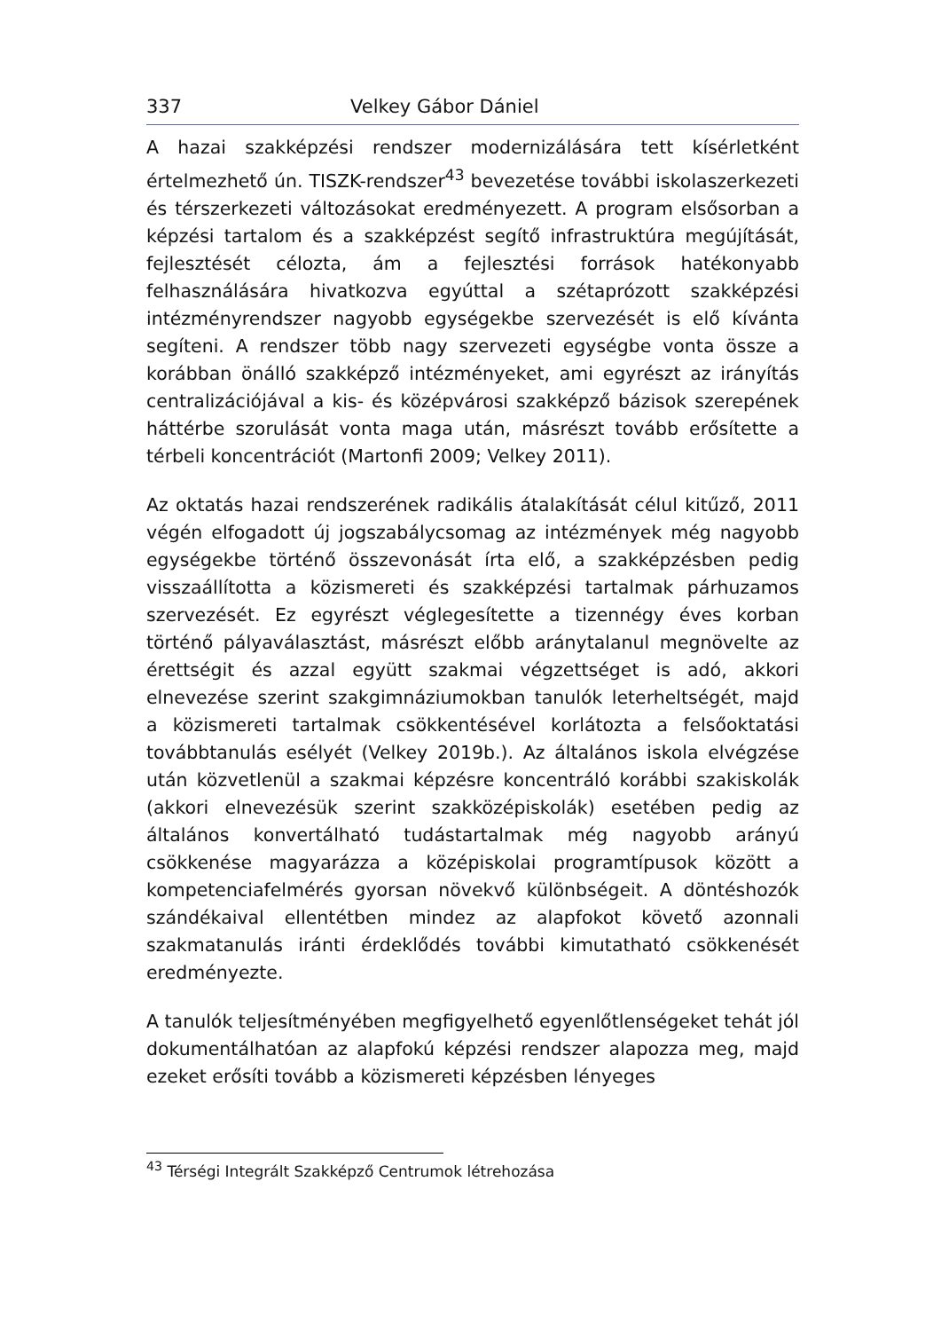337 Velkey Gábor Dániel
A hazai szakképzési rendszer modernizálására tett kísérletként értelmezhető ún. TISZK-rendszer<sup>43</sup> bevezetése további iskolaszerkezeti és térszerkezeti változásokat eredményezett. A program elsősorban a képzési tartalom és a szakképzést segítő infrastruktúra megújítását, fejlesztését célozta, ám a fejlesztési források hatékonyabb felhasználására hivatkozva egyúttal a szétaprózott szakképzési intézményrendszer nagyobb egységekbe szervezését is elő kívánta segíteni. A rendszer több nagy szervezeti egységbe vonta össze a korábban önálló szakképző intézményeket, ami egyrészt az irányítás centralizációjával a kis- és középvárosi szakképző bázisok szerepének háttérbe szorulását vonta maga után, másrészt tovább erősítette a térbeli koncentrációt (Martonfi 2009; Velkey 2011).
Az oktatás hazai rendszerének radikális átalakítását célul kitűző, 2011 végén elfogadott új jogszabálycsomag az intézmények még nagyobb egységekbe történő összevonását írta elő, a szakképzésben pedig visszaállította a közismereti és szakképzési tartalmak párhuzamos szervezését. Ez egyrészt véglegesítette a tizennégy éves korban történő pályaválasztást, másrészt előbb aránytalanul megnövelte az érettségit és azzal együtt szakmai végzettséget is adó, akkori elnevezése szerint szakgimnáziumokban tanulók leterheltségét, majd a közismereti tartalmak csökkentésével korlátozta a felsőoktatási továbbtanulás esélyét (Velkey 2019b.). Az általános iskola elvégzése után közvetlenül a szakmai képzésre koncentráló korábbi szakiskolák (akkori elnevezésük szerint szakközépiskolák) esetében pedig az általános konvertálható tudástartalmak még nagyobb arányú csökkenése magyarázza a középiskolai programtípusok között a kompetenciafelmérés gyorsan növekvő különbségeit. A döntéshozók szándékaival ellentétben mindez az alapfokot követő azonnali szakmatanulás iránti érdeklődés további kimutatható csökkenését eredményezte.
A tanulók teljesítményében megfigyelhető egyenlőtlenségeket tehát jól dokumentálhatóan az alapfokú képzési rendszer alapozza meg, majd ezeket erősíti tovább a közismereti képzésben lényeges
<sup>43</sup> Térségi Integrált Szakképző Centrumok létrehozása